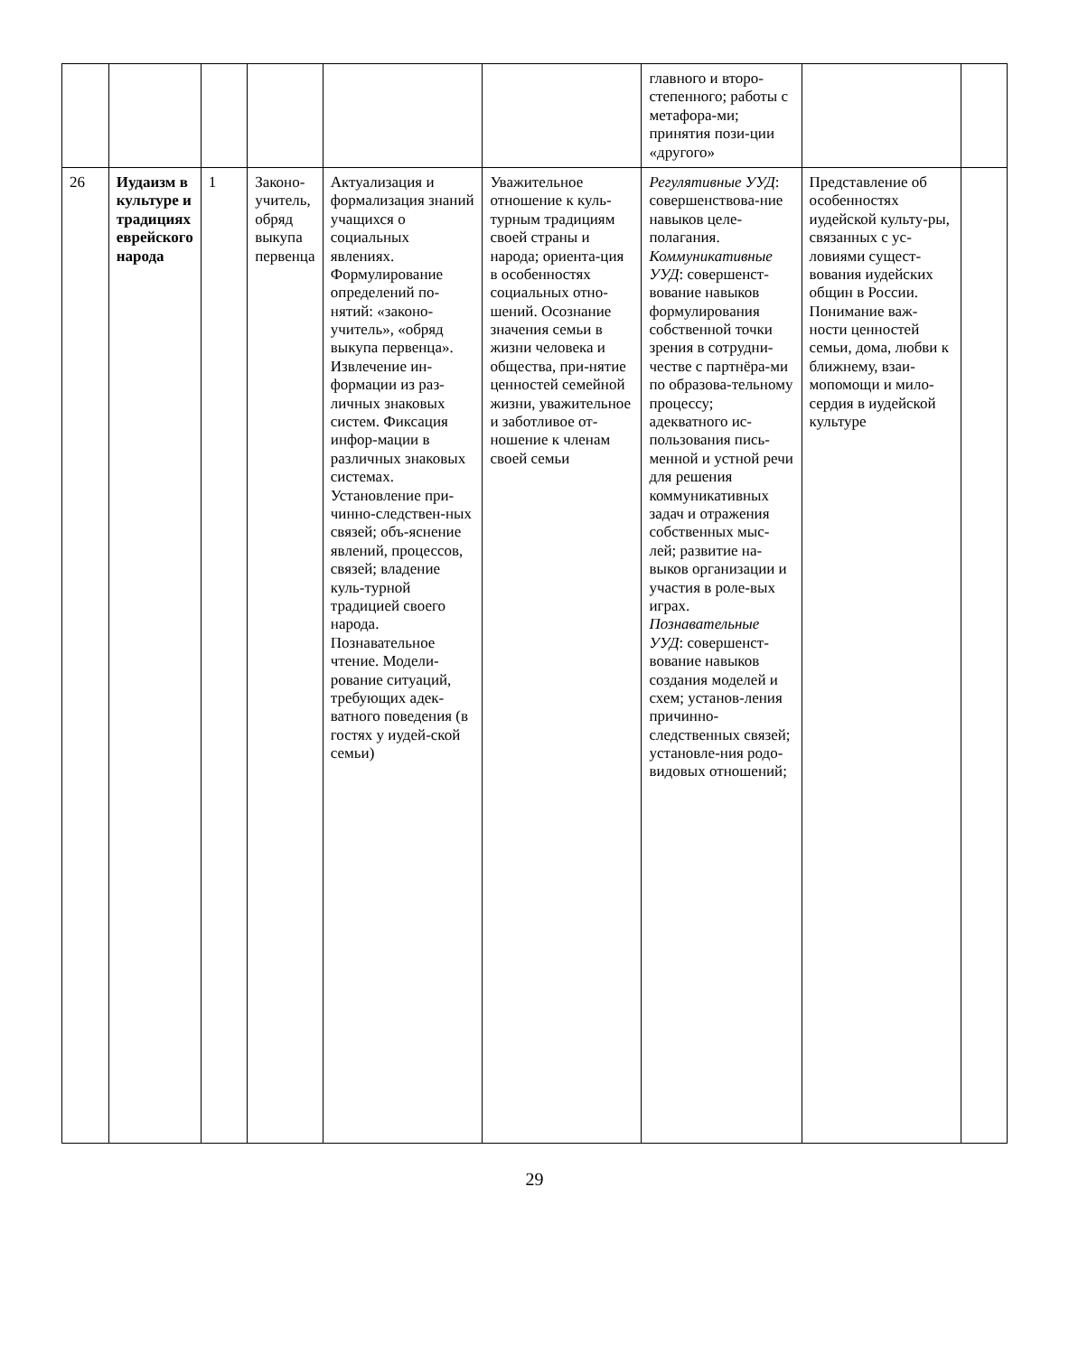| | | | | | | главного и второ-степенного; работы с метафора-ми; принятия пози-ции «другого» | | |
| 26 | Иудаизм в культуре и традициях еврейского народа | 1 | Законо-учитель, обряд выкупа первенца | Актуализация и формализация знаний учащихся о социальных явлениях. Формулирование определений по-нятий: «законо-учитель», «обряд выкупа первенца». Извлечение ин-формации из раз-личных знаковых систем. Фиксация инфор-мации в различных знаковых системах. Установление при-чинно-следствен-ных связей; объ-яснение явлений, процессов, связей; владение куль-турной традицией своего народа. Познавательное чтение. Модели-рование ситуаций, требующих адек-ватного поведения (в гостях у иудей-ской семьи) | Уважительное отношение к куль-турным традициям своей страны и народа; ориента-ция в особенностях социальных отно-шений. Осознание значения семьи в жизни человека и общества, при-нятие ценностей семейной жизни, уважительное и заботливое от-ношение к членам своей семьи | Регулятивные УУД : совершенствова-ние навыков целе-полагания. Коммуникативные УУД : совершенст-вование навыков формулирования собственной точки зрения в сотрудни-честве с партнёра-ми по образова-тельному процессу; адекватного ис-пользования пись-менной и устной речи для решения коммуникативных задач и отражения собственных мыс-лей; развитие на-выков организации и участия в роле-вых играх. Познавательные УУД : совершенст-вование навыков создания моделей и схем; установ-ления причинно-следственных связей; установле-ния родо-видовых отношений; | Представление об особенностях иудейской культу-ры, связанных с ус-ловиями сущест-вования иудейских общин в России. Понимание важ-ности ценностей семьи, дома, любви к ближнему, взаи-мопомощи и мило-сердия в иудейской культуре | |
29